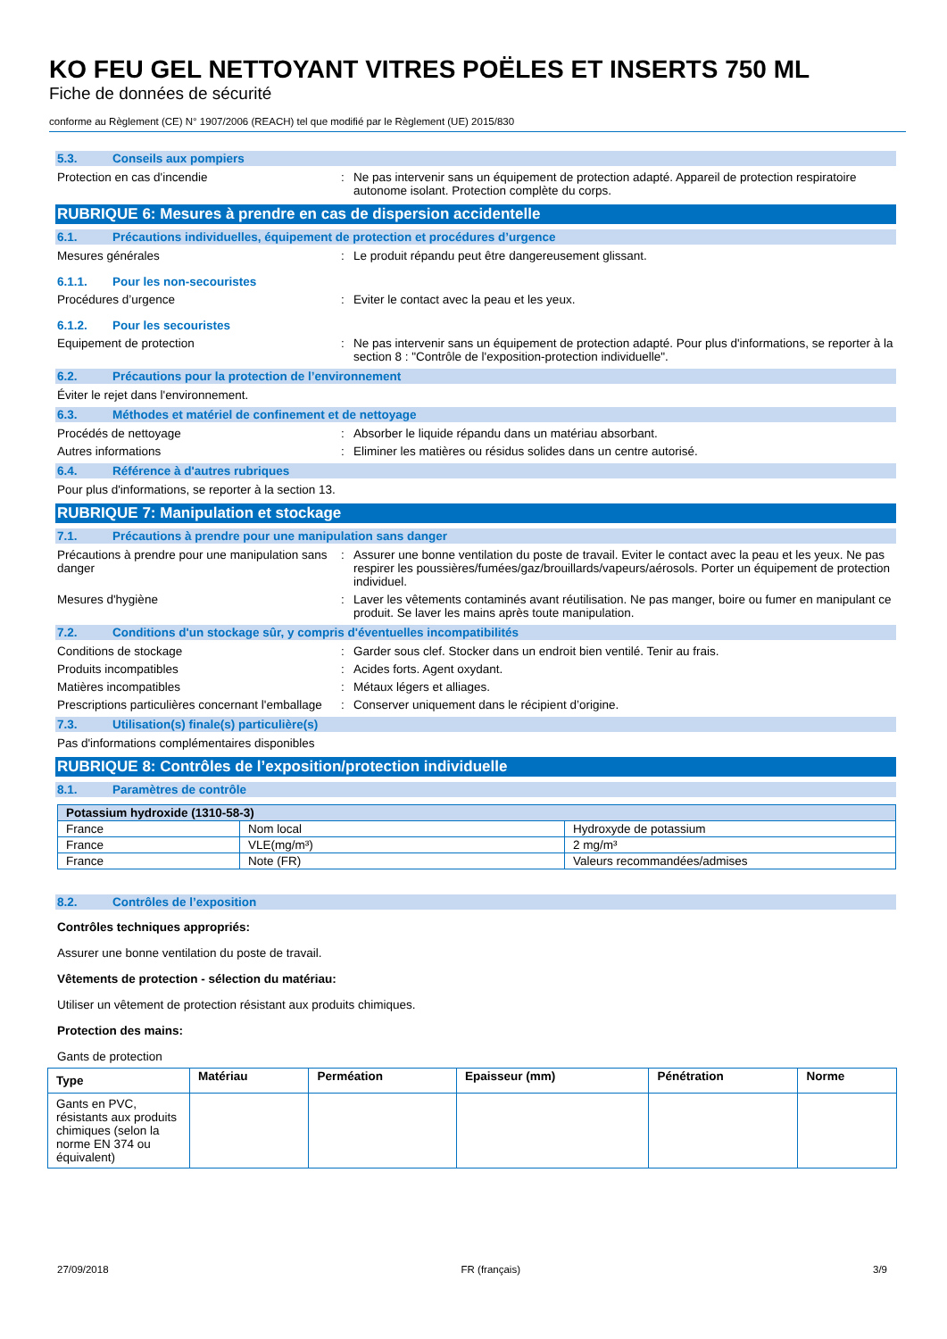KO FEU GEL NETTOYANT VITRES POËLES ET INSERTS 750 ML
Fiche de données de sécurité
conforme au Règlement (CE) N° 1907/2006 (REACH) tel que modifié par le Règlement (UE) 2015/830
5.3. Conseils aux pompiers
Protection en cas d'incendie : Ne pas intervenir sans un équipement de protection adapté. Appareil de protection respiratoire autonome isolant. Protection complète du corps.
RUBRIQUE 6: Mesures à prendre en cas de dispersion accidentelle
6.1. Précautions individuelles, équipement de protection et procédures d’urgence
Mesures générales : Le produit répandu peut être dangereusement glissant.
6.1.1. Pour les non-secouristes
Procédures d’urgence : Eviter le contact avec la peau et les yeux.
6.1.2. Pour les secouristes
Equipement de protection : Ne pas intervenir sans un équipement de protection adapté. Pour plus d'informations, se reporter à la section 8 : "Contrôle de l'exposition-protection individuelle".
6.2. Précautions pour la protection de l’environnement
Éviter le rejet dans l'environnement.
6.3. Méthodes et matériel de confinement et de nettoyage
Procédés de nettoyage : Absorber le liquide répandu dans un matériau absorbant.
Autres informations : Eliminer les matières ou résidus solides dans un centre autorisé.
6.4. Référence à d'autres rubriques
Pour plus d'informations, se reporter à la section 13.
RUBRIQUE 7: Manipulation et stockage
7.1. Précautions à prendre pour une manipulation sans danger
Précautions à prendre pour une manipulation sans danger
: Assurer une bonne ventilation du poste de travail. Eviter le contact avec la peau et les yeux. Ne pas respirer les poussières/fumées/gaz/brouillards/vapeurs/aérosols. Porter un équipement de protection individuel.
Mesures d'hygiène : Laver les vêtements contaminés avant réutilisation. Ne pas manger, boire ou fumer en manipulant ce produit. Se laver les mains après toute manipulation.
7.2. Conditions d'un stockage sûr, y compris d'éventuelles incompatibilités
Conditions de stockage : Garder sous clef. Stocker dans un endroit bien ventilé. Tenir au frais.
Produits incompatibles : Acides forts. Agent oxydant.
Matières incompatibles : Métaux légers et alliages.
Prescriptions particulières concernant l'emballage
: Conserver uniquement dans le récipient d’origine.
7.3. Utilisation(s) finale(s) particulière(s)
Pas d'informations complémentaires disponibles
RUBRIQUE 8: Contrôles de l’exposition/protection individuelle
8.1. Paramètres de contrôle
| Potassium hydroxide (1310-58-3) | | |
| --- | --- | --- |
| France | Nom local | Hydroxyde de potassium |
| France | VLE(mg/m³) | 2 mg/m³ |
| France | Note (FR) | Valeurs recommandées/admises |
8.2. Contrôles de l’exposition
Contrôles techniques appropriés:
Assurer une bonne ventilation du poste de travail.
Vêtements de protection - sélection du matériau:
Utiliser un vêtement de protection résistant aux produits chimiques.
Protection des mains:
Gants de protection
| Type | Matériau | Perméation | Epaisseur (mm) | Pénétration | Norme |
| --- | --- | --- | --- | --- | --- |
| Gants en PVC, résistants aux produits chimiques (selon la norme EN 374 ou équivalent) | | | | | |
27/09/2018 FR (français) 3/9